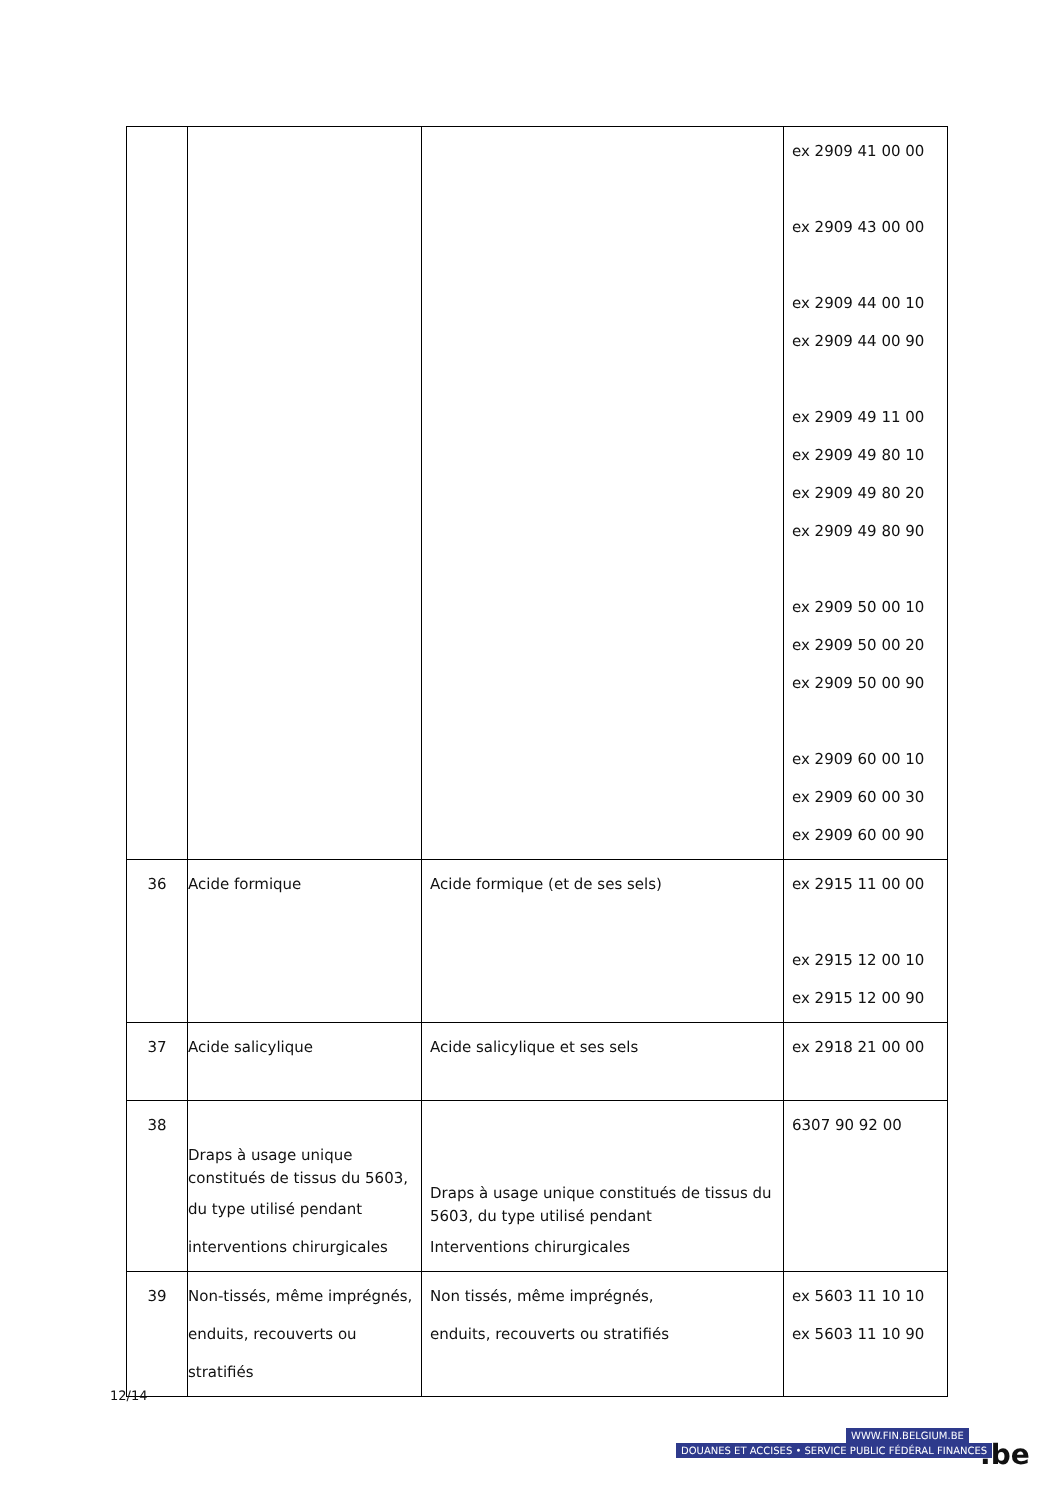| | | | ex 2909 41 00 00 ex 2909 43 00 00 ex 2909 44 00 10 ex 2909 44 00 90 ex 2909 49 11 00 ex 2909 49 80 10 ex 2909 49 80 20 ex 2909 49 80 90 ex 2909 50 00 10 ex 2909 50 00 20 ex 2909 50 00 90 ex 2909 60 00 10 ex 2909 60 00 30 ex 2909 60 00 90 |
| 36 | Acide formique | Acide formique (et de ses sels) | ex 2915 11 00 00 ex 2915 12 00 10 ex 2915 12 00 90 |
| 37 | Acide salicylique | Acide salicylique et ses sels | ex 2918 21 00 00 |
| 38 | Draps à usage unique constitués de tissus du 5603, du type utilisé pendant interventions chirurgicales | Draps à usage unique constitués de tissus du 5603, du type utilisé pendant Interventions chirurgicales | 6307 90 92 00 |
| 39 | Non-tissés, même imprégnés, enduits, recouverts ou stratifiés | Non tissés, même imprégnés, enduits, recouverts ou stratifiés | ex 5603 11 10 10 ex 5603 11 10 90 |
12/14
WWW.FIN.BELGIUM.BE
DOUANES ET ACCISES • SERVICE PUBLIC FÉDÉRAL FINANCES
.be